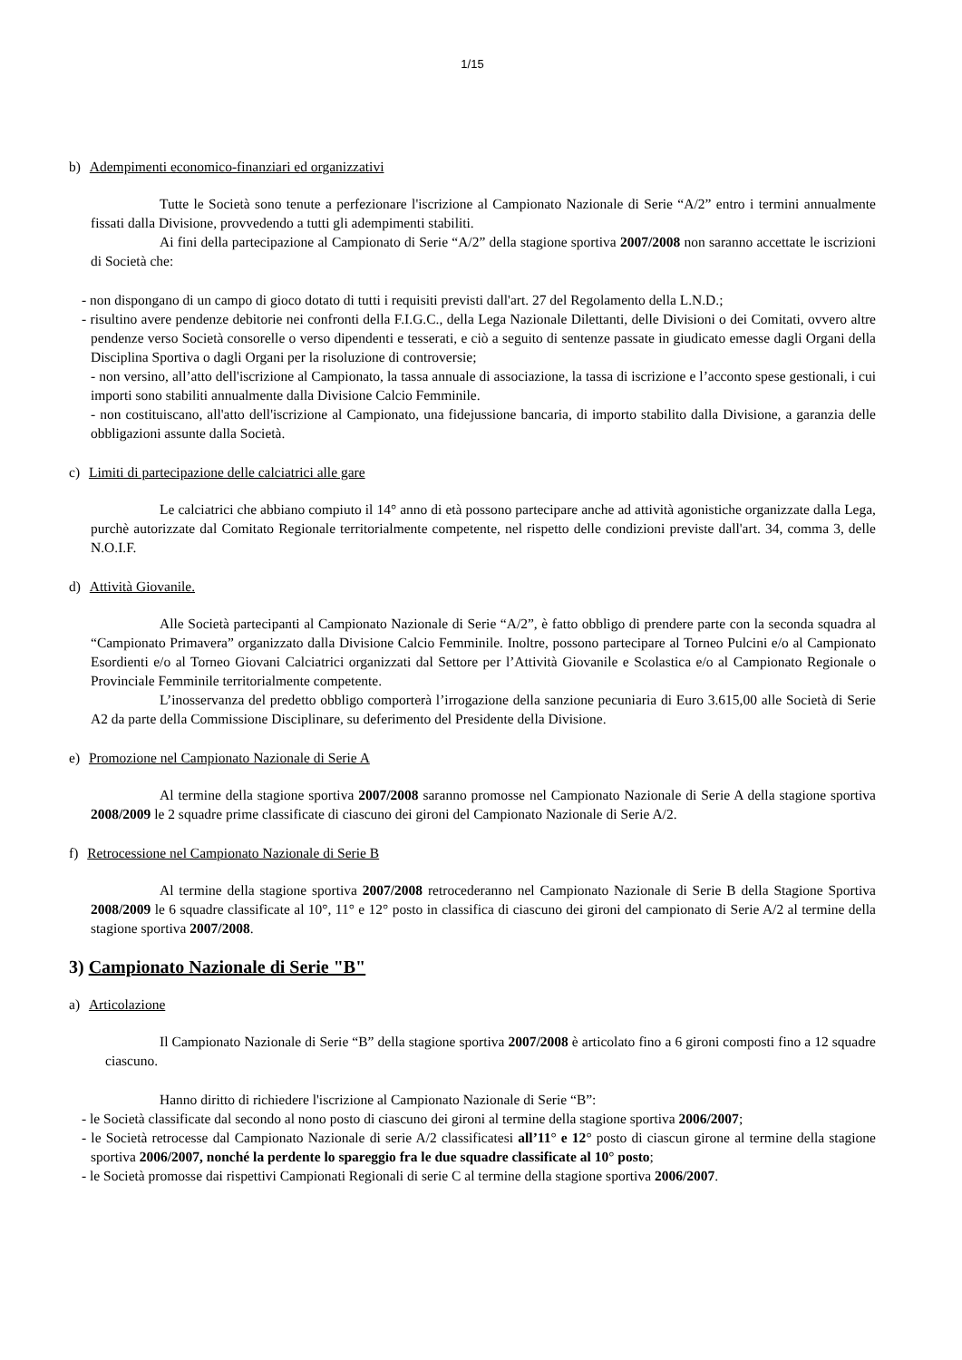1/15
b) Adempimenti economico-finanziari ed organizzativi
Tutte le Società sono tenute a perfezionare l'iscrizione al Campionato Nazionale di Serie “A/2” entro i termini annualmente fissati dalla Divisione, provvedendo a tutti gli adempimenti stabiliti.
Ai fini della partecipazione al Campionato di Serie “A/2” della stagione sportiva 2007/2008 non saranno accettate le iscrizioni di Società che:
- non dispongano di un campo di gioco dotato di tutti i requisiti previsti dall'art. 27 del Regolamento della L.N.D.;
- risultino avere pendenze debitorie nei confronti della F.I.G.C., della Lega Nazionale Dilettanti, delle Divisioni o dei Comitati, ovvero altre pendenze verso Società consorelle o verso dipendenti e tesserati, e ciò a seguito di sentenze passate in giudicato emesse dagli Organi della Disciplina Sportiva o dagli Organi per la risoluzione di controversie;
- non versino, all’atto dell'iscrizione al Campionato, la tassa annuale di associazione, la tassa di iscrizione e l’acconto spese gestionali, i cui importi sono stabiliti annualmente dalla Divisione Calcio Femminile.
- non costituiscano, all'atto dell'iscrizione al Campionato, una fidejussione bancaria, di importo stabilito dalla Divisione, a garanzia delle obbligazioni assunte dalla Società.
c) Limiti di partecipazione delle calciatrici alle gare
Le calciatrici che abbiano compiuto il 14° anno di età possono partecipare anche ad attività agonistiche organizzate dalla Lega, purchè autorizzate dal Comitato Regionale territorialmente competente, nel rispetto delle condizioni previste dall'art. 34, comma 3, delle N.O.I.F.
d) Attività Giovanile.
Alle Società partecipanti al Campionato Nazionale di Serie “A/2”, è fatto obbligo di prendere parte con la seconda squadra al “Campionato Primavera” organizzato dalla Divisione Calcio Femminile. Inoltre, possono partecipare al Torneo Pulcini e/o al Campionato Esordienti e/o al Torneo Giovani Calciatrici organizzati dal Settore per l’Attività Giovanile e Scolastica e/o al Campionato Regionale o Provinciale Femminile territorialmente competente.
L’inosservanza del predetto obbligo comporterà l’irrogazione della sanzione pecuniaria di Euro 3.615,00 alle Società di Serie A2 da parte della Commissione Disciplinare, su deferimento del Presidente della Divisione.
e) Promozione nel Campionato Nazionale di Serie A
Al termine della stagione sportiva 2007/2008 saranno promosse nel Campionato Nazionale di Serie A della stagione sportiva 2008/2009 le 2 squadre prime classificate di ciascuno dei gironi del Campionato Nazionale di Serie A/2.
f) Retrocessione nel Campionato Nazionale di Serie B
Al termine della stagione sportiva 2007/2008 retrocederanno nel Campionato Nazionale di Serie B della Stagione Sportiva 2008/2009 le 6 squadre classificate al 10°, 11° e 12° posto in classifica di ciascuno dei gironi del campionato di Serie A/2 al termine della stagione sportiva 2007/2008.
3) Campionato Nazionale di Serie "B"
a) Articolazione
Il Campionato Nazionale di Serie “B” della stagione sportiva 2007/2008 è articolato fino a 6 gironi composti fino a 12 squadre ciascuno.
Hanno diritto di richiedere l'iscrizione al Campionato Nazionale di Serie “B”:
- le Società classificate dal secondo al nono posto di ciascuno dei gironi al termine della stagione sportiva 2006/2007;
- le Società retrocesse dal Campionato Nazionale di serie A/2 classificatesi all’11° e 12° posto di ciascun girone al termine della stagione sportiva 2006/2007, nonché la perdente lo spareggio fra le due squadre classificate al 10° posto;
- le Società promosse dai rispettivi Campionati Regionali di serie C al termine della stagione sportiva 2006/2007.